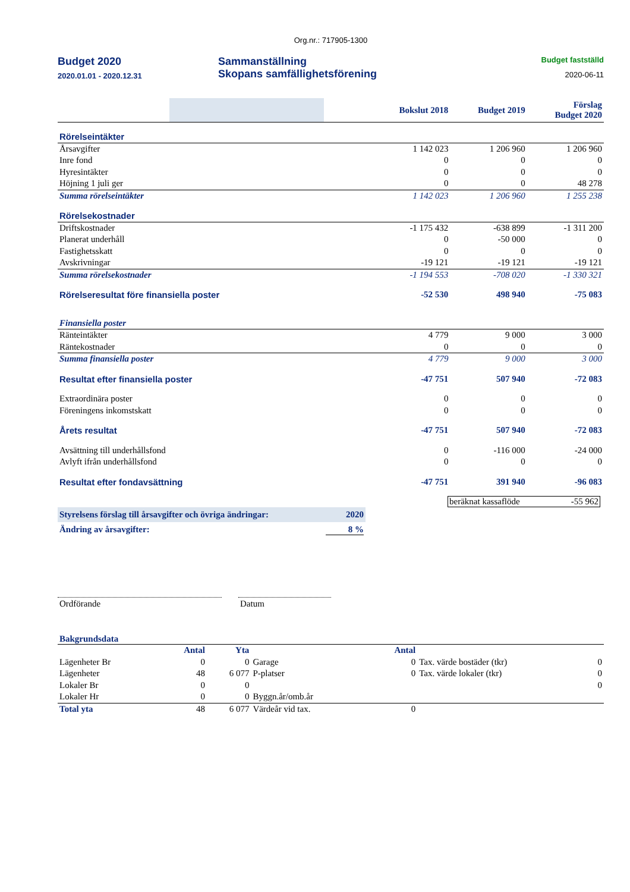Org.nr.: 717905-1300
Budget 2020
2020.01.01 - 2020.12.31
Sammanställning
Skopans samfällighetsförening
Budget fastställd
2020-06-11
| | Bokslut 2018 | Budget 2019 | Förslag Budget 2020 |
| Rörelseintäkter | | | |
| Årsavgifter | 1 142 023 | 1 206 960 | 1 206 960 |
| Inre fond | 0 | 0 | 0 |
| Hyresintäkter | 0 | 0 | 0 |
| Höjning 1 juli ger | 0 | 0 | 48 278 |
| Summa rörelseintäkter | 1 142 023 | 1 206 960 | 1 255 238 |
| Rörelsekostnader | | | |
| Driftskostnader | -1 175 432 | -638 899 | -1 311 200 |
| Planerat underhåll | 0 | -50 000 | 0 |
| Fastighetsskatt | 0 | 0 | 0 |
| Avskrivningar | -19 121 | -19 121 | -19 121 |
| Summa rörelsekostnader | -1 194 553 | -708 020 | -1 330 321 |
| Rörelseresultat före finansiella poster | -52 530 | 498 940 | -75 083 |
| Finansiella poster | | | |
| Ränteintäkter | 4 779 | 9 000 | 3 000 |
| Räntekostnader | 0 | 0 | 0 |
| Summa finansiella poster | 4 779 | 9 000 | 3 000 |
| Resultat efter finansiella poster | -47 751 | 507 940 | -72 083 |
| Extraordinära poster | 0 | 0 | 0 |
| Föreningens inkomstskatt | 0 | 0 | 0 |
| Årets resultat | -47 751 | 507 940 | -72 083 |
| Avsättning till underhållsfond | 0 | -116 000 | -24 000 |
| Avlyft ifrån underhållsfond | 0 | 0 | 0 |
| Resultat efter fondavsättning | -47 751 | 391 940 | -96 083 |
beräknat kassaflöde -55 962
Styrelsens förslag till årsavgifter och övriga ändringar: 2020
Ändring av årsavgifter: 8 %
Ordförande Datum
Bakgrundsdata
| | Antal | Yta | | Antal | | |
| Lägenheter Br | 0 | 0 | Garage | 0 | Tax. värde bostäder (tkr) | 0 |
| Lägenheter | 48 | 6 077 | P-platser | 0 | Tax. värde lokaler (tkr) | 0 |
| Lokaler Br | 0 | 0 | | | | 0 |
| Lokaler Hr | 0 | 0 | Byggn.år/omb.år | | | |
| Total yta | 48 | 6 077 | Värdeår vid tax. | 0 | | |